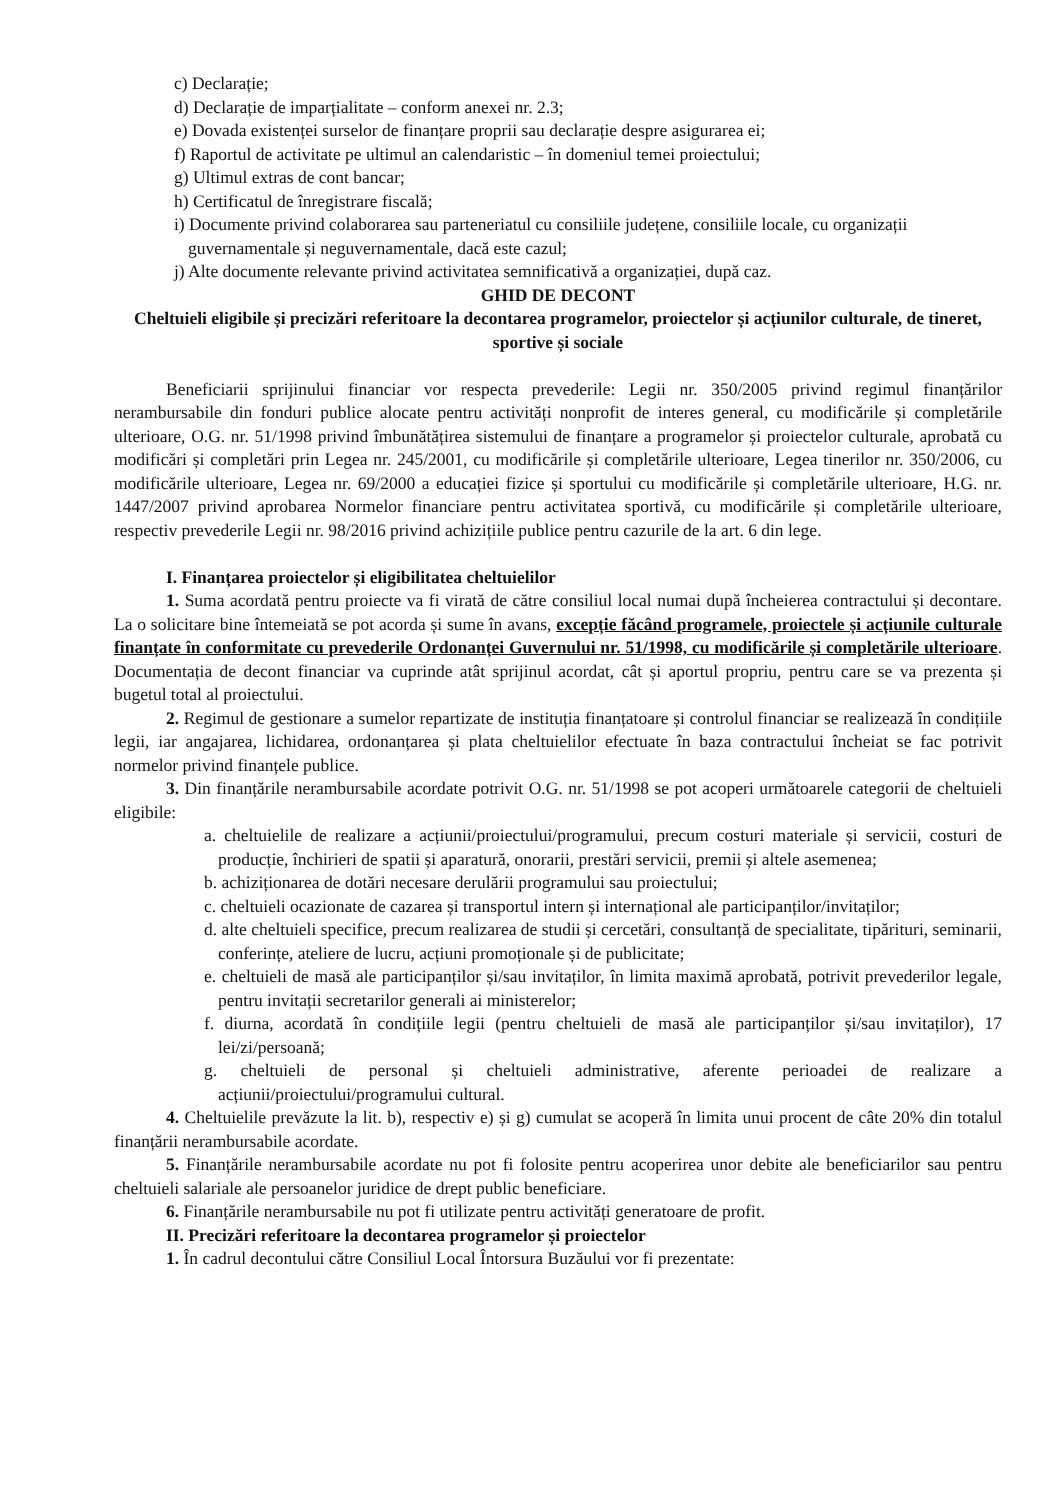c) Declarație;
d) Declarație de imparțialitate – conform anexei nr. 2.3;
e) Dovada existenței surselor de finanțare proprii sau declarație despre asigurarea ei;
f) Raportul de activitate pe ultimul an calendaristic – în domeniul temei proiectului;
g) Ultimul extras de cont bancar;
h) Certificatul de înregistrare fiscală;
i) Documente privind colaborarea sau parteneriatul cu consiliile județene, consiliile locale, cu organizații guvernamentale și neguvernamentale, dacă este cazul;
j) Alte documente relevante privind activitatea semnificativă a organizației, după caz.
GHID DE DECONT
Cheltuieli eligibile și precizări referitoare la decontarea programelor, proiectelor și acțiunilor culturale, de tineret, sportive și sociale
Beneficiarii sprijinului financiar vor respecta prevederile: Legii nr. 350/2005 privind regimul finanțărilor nerambursabile din fonduri publice alocate pentru activități nonprofit de interes general, cu modificările și completările ulterioare, O.G. nr. 51/1998 privind îmbunătățirea sistemului de finanțare a programelor și proiectelor culturale, aprobată cu modificări și completări prin Legea nr. 245/2001, cu modificările și completările ulterioare, Legea tinerilor nr. 350/2006, cu modificările ulterioare, Legea nr. 69/2000 a educației fizice și sportului cu modificările și completările ulterioare, H.G. nr. 1447/2007 privind aprobarea Normelor financiare pentru activitatea sportivă, cu modificările și completările ulterioare, respectiv prevederile Legii nr. 98/2016 privind achizițiile publice pentru cazurile de la art. 6 din lege.
I. Finanțarea proiectelor și eligibilitatea cheltuielilor
1. Suma acordată pentru proiecte va fi virată de către consiliul local numai după încheierea contractului și decontare. La o solicitare bine întemeiată se pot acorda și sume în avans, excepție făcând programele, proiectele și acțiunile culturale finanțate în conformitate cu prevederile Ordonanței Guvernului nr. 51/1998, cu modificările și completările ulterioare. Documentația de decont financiar va cuprinde atât sprijinul acordat, cât și aportul propriu, pentru care se va prezenta și bugetul total al proiectului.
2. Regimul de gestionare a sumelor repartizate de instituția finanțatoare și controlul financiar se realizează în condițiile legii, iar angajarea, lichidarea, ordonanțarea și plata cheltuielilor efectuate în baza contractului încheiat se fac potrivit normelor privind finanțele publice.
3. Din finanțările nerambursabile acordate potrivit O.G. nr. 51/1998 se pot acoperi următoarele categorii de cheltuieli eligibile:
a. cheltuielile de realizare a acțiunii/proiectului/programului, precum costuri materiale și servicii, costuri de producție, închirieri de spatii și aparatură, onorarii, prestări servicii, premii și altele asemenea;
b. achiziționarea de dotări necesare derulării programului sau proiectului;
c. cheltuieli ocazionate de cazarea și transportul intern și internațional ale participanților/invitaților;
d. alte cheltuieli specifice, precum realizarea de studii și cercetări, consultanță de specialitate, tipărituri, seminarii, conferințe, ateliere de lucru, acțiuni promoționale și de publicitate;
e. cheltuieli de masă ale participanților și/sau invitaților, în limita maximă aprobată, potrivit prevederilor legale, pentru invitații secretarilor generali ai ministerelor;
f. diurna, acordată în condițiile legii (pentru cheltuieli de masă ale participanților și/sau invitaților), 17 lei/zi/persoană;
g. cheltuieli de personal și cheltuieli administrative, aferente perioadei de realizare a acțiunii/proiectului/programului cultural.
4. Cheltuielile prevăzute la lit. b), respectiv e) și g) cumulat se acoperă în limita unui procent de câte 20% din totalul finanțării nerambursabile acordate.
5. Finanțările nerambursabile acordate nu pot fi folosite pentru acoperirea unor debite ale beneficiarilor sau pentru cheltuieli salariale ale persoanelor juridice de drept public beneficiare.
6. Finanțările nerambursabile nu pot fi utilizate pentru activități generatoare de profit.
II. Precizări referitoare la decontarea programelor și proiectelor
1. În cadrul decontului către Consiliul Local Întorsura Buzăului vor fi prezentate: